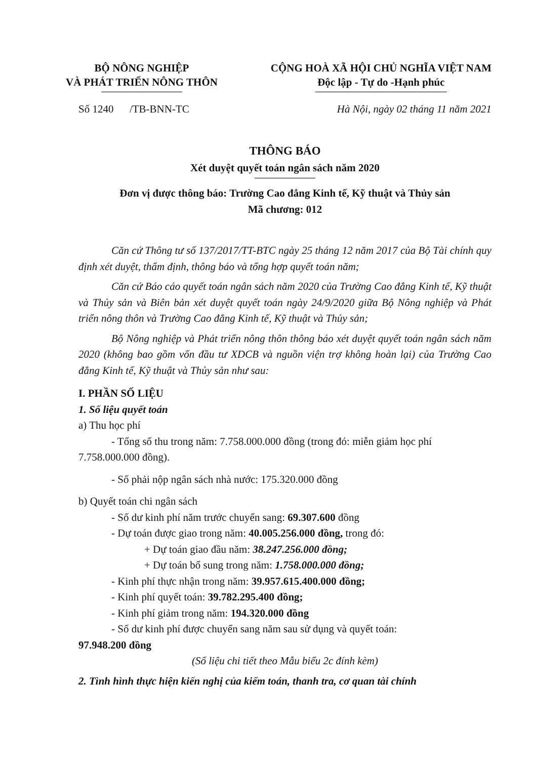BỘ NÔNG NGHIỆP
VÀ PHÁT TRIỂN NÔNG THÔN
CỘNG HOÀ XÃ HỘI CHỦ NGHĨA VIỆT NAM
Độc lập - Tự do -Hạnh phúc
Số 1240 /TB-BNN-TC Hà Nội, ngày 02 tháng 11 năm 2021
THÔNG BÁO
Xét duyệt quyết toán ngân sách năm 2020
Đơn vị được thông báo: Trường Cao đẳng Kinh tế, Kỹ thuật và Thủy sản
Mã chương: 012
Căn cứ Thông tư số 137/2017/TT-BTC ngày 25 tháng 12 năm 2017 của Bộ Tài chính quy định xét duyệt, thẩm định, thông báo và tổng hợp quyết toán năm;
Căn cứ Báo cáo quyết toán ngân sách năm 2020 của Trường Cao đẳng Kinh tế, Kỹ thuật và Thủy sản và Biên bản xét duyệt quyết toán ngày 24/9/2020 giữa Bộ Nông nghiệp và Phát triển nông thôn và Trường Cao đẳng Kinh tế, Kỹ thuật và Thủy sản;
Bộ Nông nghiệp và Phát triển nông thôn thông báo xét duyệt quyết toán ngân sách năm 2020 (không bao gồm vốn đầu tư XDCB và nguồn viện trợ không hoàn lại) của Trường Cao đẳng Kinh tế, Kỹ thuật và Thủy sản như sau:
I. PHẦN SỐ LIỆU
1. Số liệu quyết toán
a) Thu học phí
- Tổng số thu trong năm: 7.758.000.000 đồng (trong đó: miễn giảm học phí 7.758.000.000 đồng).
- Số phải nộp ngân sách nhà nước: 175.320.000 đồng
b) Quyết toán chi ngân sách
- Số dư kinh phí năm trước chuyển sang: 69.307.600 đồng
- Dự toán được giao trong năm: 40.005.256.000 đồng, trong đó:
+ Dự toán giao đầu năm: 38.247.256.000 đồng;
+ Dự toán bổ sung trong năm: 1.758.000.000 đồng;
- Kinh phí thực nhận trong năm: 39.957.615.400.000 đồng;
- Kinh phí quyết toán: 39.782.295.400 đồng;
- Kinh phí giảm trong năm: 194.320.000 đồng
- Số dư kinh phí được chuyển sang năm sau sử dụng và quyết toán:
97.948.200 đồng
(Số liệu chi tiết theo Mẫu biểu 2c đính kèm)
2. Tình hình thực hiện kiến nghị của kiểm toán, thanh tra, cơ quan tài chính